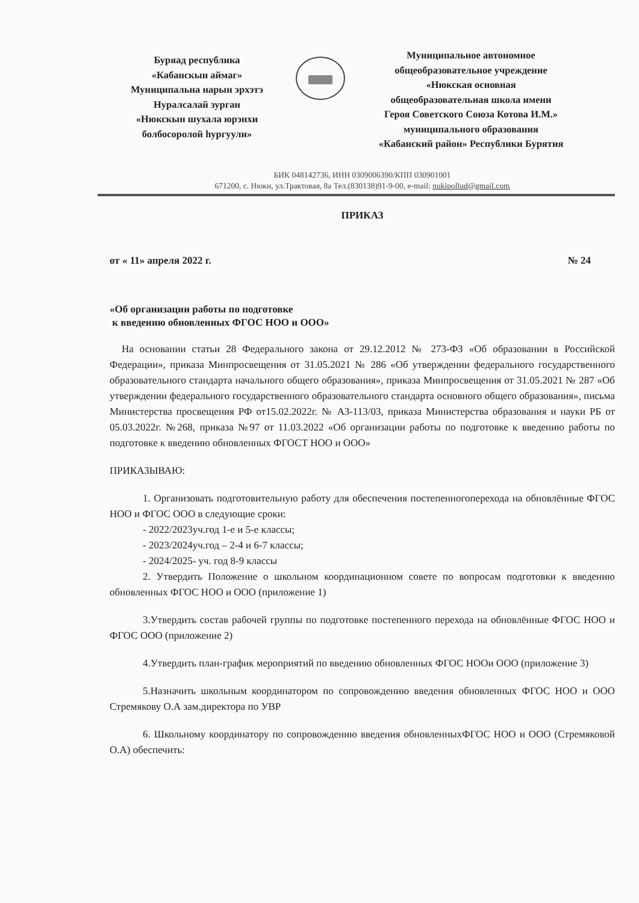Буряад республика
«Кабанскын аймаг»
Муниципальна нарын эрхэтэ
Нуралсалай зурган
«Нюкскын шухала юрэнхи
болбосоролой һургуули»
Муниципальное автономное
общеобразовательное учреждение
«Нюкская основная
общеобразовательная школа имени
Героя Советского Союза Котова И.М.»
муниципального образования
«Кабанский район» Республики Бурятия
БИК 048142736, ИНН 0309006390/КПП 030901001
671200, с. Нюки, ул.Трактовая, 8а Тел.(830138)91-9-00, e-mail: nukipollud@gmail.com
ПРИКАЗ
от « 11» апреля 2022 г. № 24
«Об организации работы по подготовке
к введению обновленных ФГОС НОО и ООО»
На основании статьи 28 Федерального закона от 29.12.2012 № 273-ФЗ «Об образовании в Российской Федерации», приказа Минпросвещения от 31.05.2021 № 286 «Об утверждении федерального государственного образовательного стандарта начального общего образования», приказа Минпросвещения от 31.05.2021 № 287 «Об утверждении федерального государственного образовательного стандарта основного общего образования», письма Министерства просвещения РФ от15.02.2022г. № АЗ-113/03, приказа Министерства образования и науки РБ от 05.03.2022г. №268, приказа №97 от 11.03.2022 «Об организации работы по подготовке к введению работы по подготовке к введению обновленных ФГОСТ НОО и ООО»
ПРИКАЗЫВАЮ:
1. Организовать подготовительную работу для обеспечения постепенногоперехода на обновлённые ФГОС НОО и ФГОС ООО в следующие сроки:
- 2022/2023уч.год 1-е и 5-е классы;
- 2023/2024уч.год – 2-4 и 6-7 классы;
- 2024/2025- уч. год 8-9 классы
2. Утвердить Положение о школьном координационном совете по вопросам подготовки к введению обновленных ФГОС НОО и ООО (приложение 1)
3.Утвердить состав рабочей группы по подготовке постепенного перехода на обновлённые ФГОС НОО и ФГОС ООО (приложение 2)
4.Утвердить план-график мероприятий по введению обновленных ФГОС НООи ООО (приложение 3)
5.Назначить школьным координатором по сопровождению введения обновленных ФГОС НОО и ООО Стремякову О.А зам.директора по УВР
6. Школьному координатору по сопровождению введения обновленныхФГОС НОО и ООО (Стремяковой О.А) обеспечить: